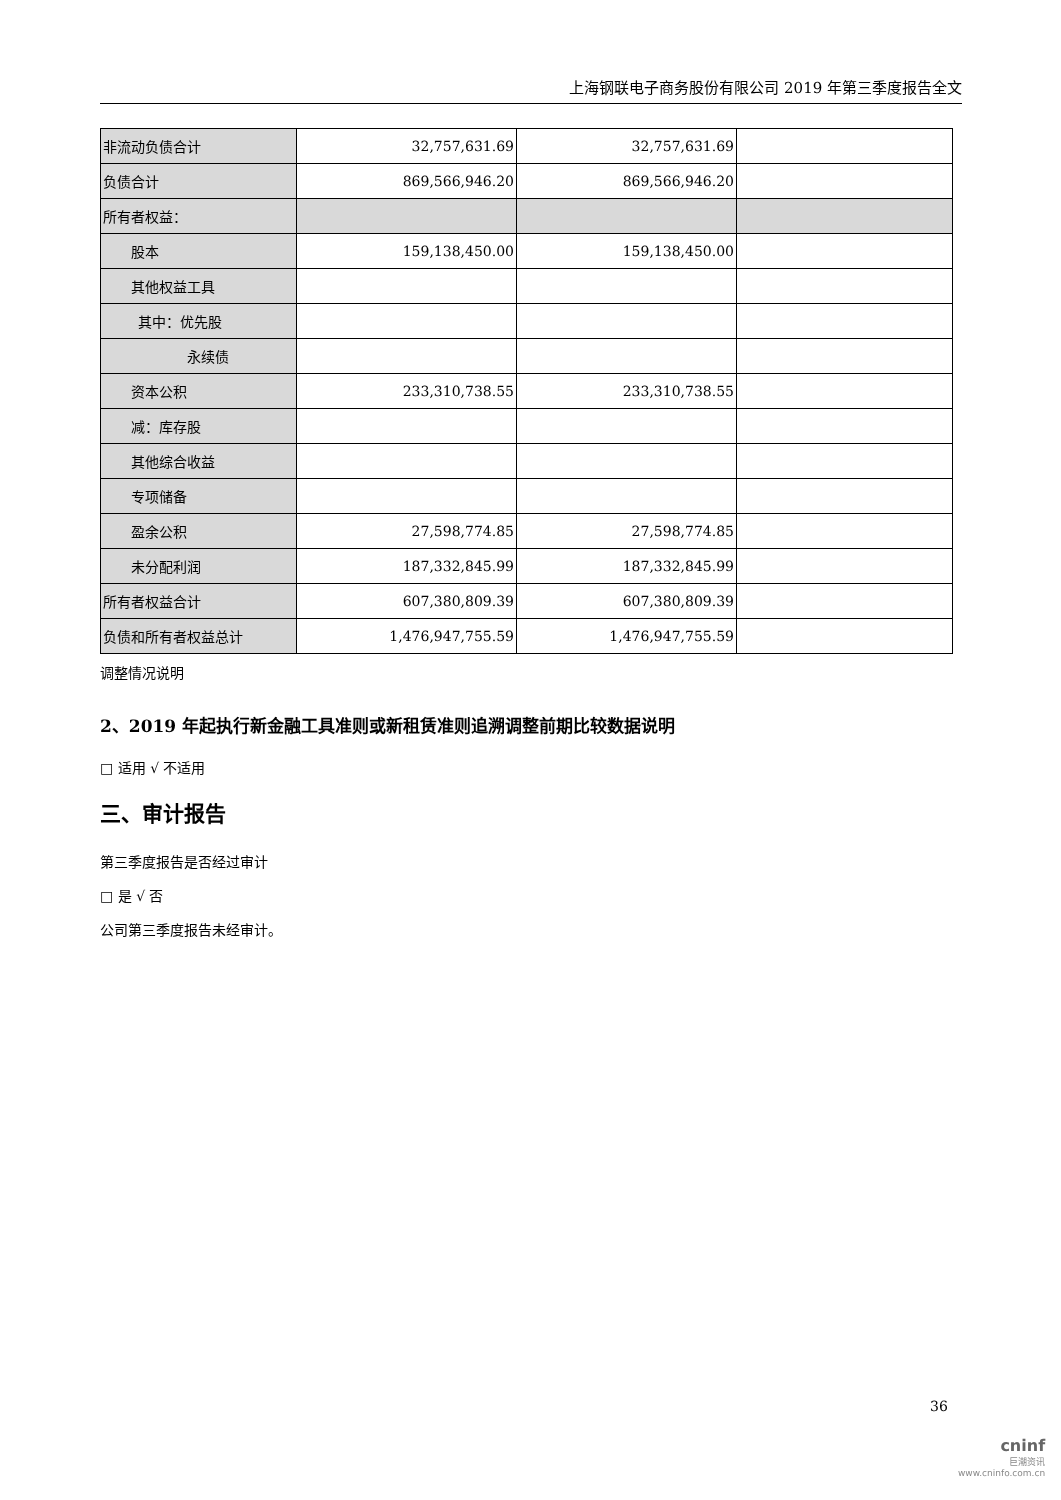上海钢联电子商务股份有限公司 2019 年第三季度报告全文
| 非流动负债合计 | 32,757,631.69 | 32,757,631.69 | |
| 负债合计 | 869,566,946.20 | 869,566,946.20 | |
| 所有者权益： | | | |
| 股本 | 159,138,450.00 | 159,138,450.00 | |
| 其他权益工具 | | | |
| 其中：优先股 | | | |
| 永续债 | | | |
| 资本公积 | 233,310,738.55 | 233,310,738.55 | |
| 减：库存股 | | | |
| 其他综合收益 | | | |
| 专项储备 | | | |
| 盈余公积 | 27,598,774.85 | 27,598,774.85 | |
| 未分配利润 | 187,332,845.99 | 187,332,845.99 | |
| 所有者权益合计 | 607,380,809.39 | 607,380,809.39 | |
| 负债和所有者权益总计 | 1,476,947,755.59 | 1,476,947,755.59 | |
调整情况说明
2、2019 年起执行新金融工具准则或新租赁准则追溯调整前期比较数据说明
□ 适用 √ 不适用
三、审计报告
第三季度报告是否经过审计
□ 是 √ 否
公司第三季度报告未经审计。
36
cninf
巨潮资讯
www.cninfo.com.cn